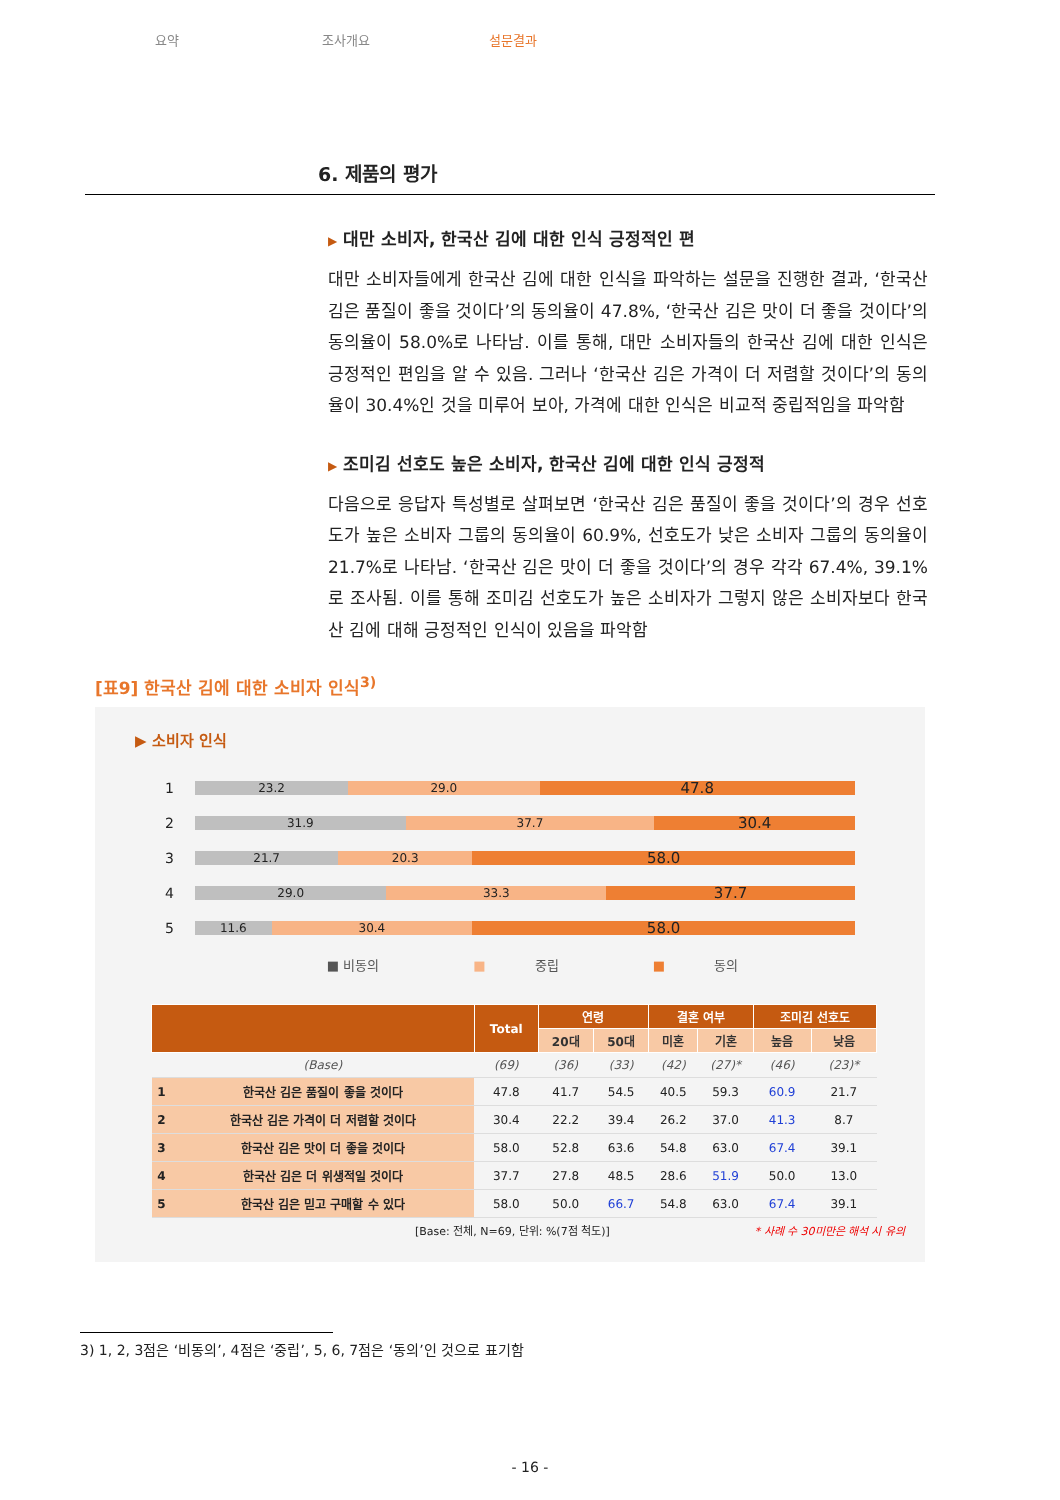요약 조사개요 설문결과
6. 제품의 평가
▶ 대만 소비자, 한국산 김에 대한 인식 긍정적인 편
대만 소비자들에게 한국산 김에 대한 인식을 파악하는 설문을 진행한 결과, ‘한국산 김은 품질이 좋을 것이다’의 동의율이 47.8%, ‘한국산 김은 맛이 더 좋을 것이다’의 동의율이 58.0%로 나타남. 이를 통해, 대만 소비자들의 한국산 김에 대한 인식은 긍정적인 편임을 알 수 있음. 그러나 ‘한국산 김은 가격이 더 저렴할 것이다’의 동의율이 30.4%인 것을 미루어 보아, 가격에 대한 인식은 비교적 중립적임을 파악함
▶ 조미김 선호도 높은 소비자, 한국산 김에 대한 인식 긍정적
다음으로 응답자 특성별로 살펴보면 ‘한국산 김은 품질이 좋을 것이다’의 경우 선호도가 높은 소비자 그룹의 동의율이 60.9%, 선호도가 낮은 소비자 그룹의 동의율이 21.7%로 나타남. ‘한국산 김은 맛이 더 좋을 것이다’의 경우 각각 67.4%, 39.1%로 조사됨. 이를 통해 조미김 선호도가 높은 소비자가 그렇지 않은 소비자보다 한국산 김에 대해 긍정적인 인식이 있음을 파악함
[표9] 한국산 김에 대한 소비자 인식<sup>3)</sup>
▶ 소비자 인식
1
23.2 29.0
47.8
2
31.9 37.7
30.4
3
21.7 20.3
58.0
4
29.0 33.3
37.7
5
11.6 30.4
58.0
■ 비동의 ■ 중립 ■ 동의
| | | Total | 연령 | | 결혼 여부 | | 조미김 선호도 | |
| --- | --- | --- | --- | --- | --- | --- | --- | --- |
| | | | 20대 | 50대 | 미혼 | 기혼 | 높음 | 낮음 |
| | (Base) | (69) | (36) | (33) | (42) | (27)* | (46) | (23)* |
| 1 | 한국산 김은 품질이 좋을 것이다 | 47.8 | 41.7 | 54.5 | 40.5 | 59.3 | 60.9 | 21.7 |
| 2 | 한국산 김은 가격이 더 저렴할 것이다 | 30.4 | 22.2 | 39.4 | 26.2 | 37.0 | 41.3 | 8.7 |
| 3 | 한국산 김은 맛이 더 좋을 것이다 | 58.0 | 52.8 | 63.6 | 54.8 | 63.0 | 67.4 | 39.1 |
| 4 | 한국산 김은 더 위생적일 것이다 | 37.7 | 27.8 | 48.5 | 28.6 | 51.9 | 50.0 | 13.0 |
| 5 | 한국산 김은 믿고 구매할 수 있다 | 58.0 | 50.0 | 66.7 | 54.8 | 63.0 | 67.4 | 39.1 |
[Base: 전체, N=69, 단위: %(7점 척도)] * 사례 수 30미만은 해석 시 유의
3) 1, 2, 3점은 ‘비동의’, 4점은 ‘중립’, 5, 6, 7점은 ‘동의’인 것으로 표기함
- 16 -